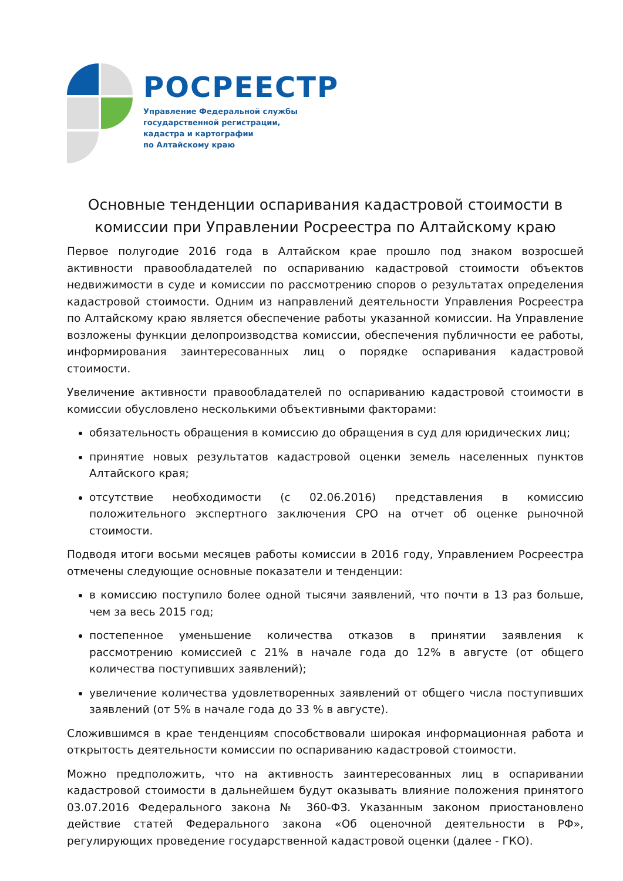РОСРЕЕСТР
Управление Федеральной службы
государственной регистрации,
кадастра и картографии
по Алтайскому краю
Основные тенденции оспаривания кадастровой стоимости в комиссии при Управлении Росреестра по Алтайскому краю
Первое полугодие 2016 года в Алтайском крае прошло под знаком возросшей активности правообладателей по оспариванию кадастровой стоимости объектов недвижимости в суде и комиссии по рассмотрению споров о результатах определения кадастровой стоимости. Одним из направлений деятельности Управления Росреестра по Алтайскому краю является обеспечение работы указанной комиссии. На Управление возложены функции делопроизводства комиссии, обеспечения публичности ее работы, информирования заинтересованных лиц о порядке оспаривания кадастровой стоимости.
Увеличение активности правообладателей по оспариванию кадастровой стоимости в комиссии обусловлено несколькими объективными факторами:
обязательность обращения в комиссию до обращения в суд для юридических лиц;
принятие новых результатов кадастровой оценки земель населенных пунктов Алтайского края;
отсутствие необходимости (с 02.06.2016) представления в комиссию положительного экспертного заключения СРО на отчет об оценке рыночной стоимости.
Подводя итоги восьми месяцев работы комиссии в 2016 году, Управлением Росреестра отмечены следующие основные показатели и тенденции:
в комиссию поступило более одной тысячи заявлений, что почти в 13 раз больше, чем за весь 2015 год;
постепенное уменьшение количества отказов в принятии заявления к рассмотрению комиссией с 21% в начале года до 12% в августе (от общего количества поступивших заявлений);
увеличение количества удовлетворенных заявлений от общего числа поступивших заявлений (от 5% в начале года до 33 % в августе).
Сложившимся в крае тенденциям способствовали широкая информационная работа и открытость деятельности комиссии по оспариванию кадастровой стоимости.
Можно предположить, что на активность заинтересованных лиц в оспаривании кадастровой стоимости в дальнейшем будут оказывать влияние положения принятого 03.07.2016 Федерального закона № 360-ФЗ. Указанным законом приостановлено действие статей Федерального закона «Об оценочной деятельности в РФ», регулирующих проведение государственной кадастровой оценки (далее - ГКО).